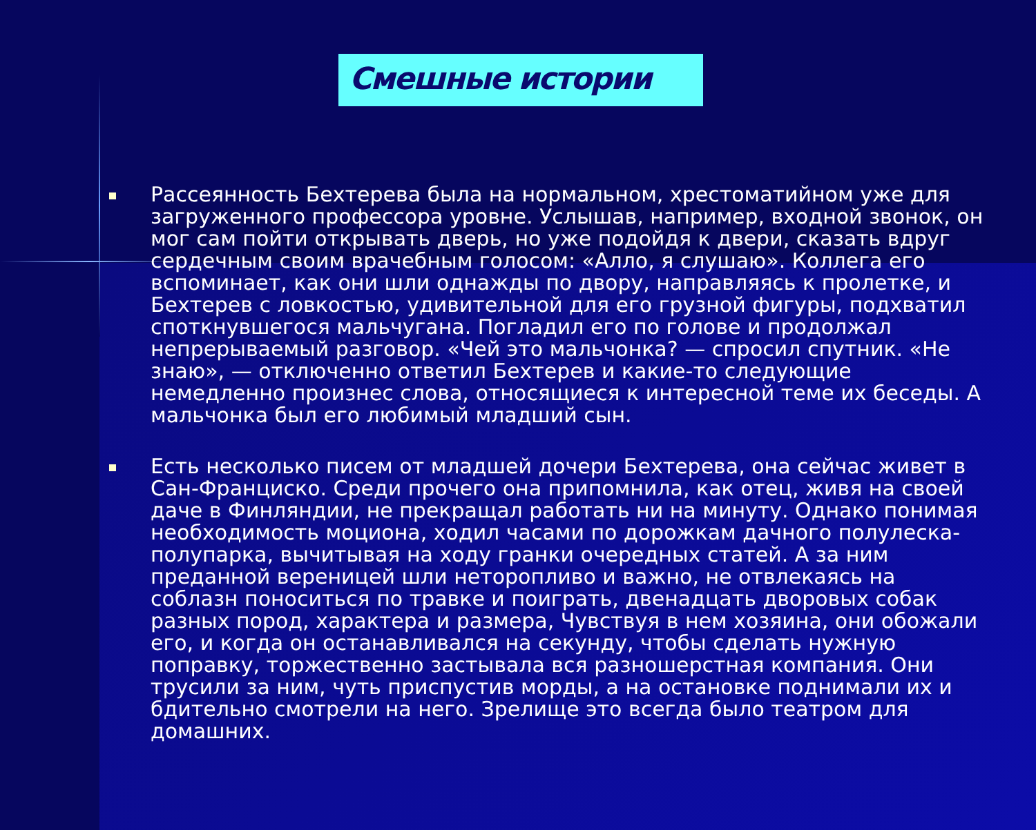Смешные истории
Рассеянность Бехтерева была на нормальном, хрестоматийном уже для загруженного профессора уровне. Услышав, например, входной звонок, он мог сам пойти открывать дверь, но уже подойдя к двери, сказать вдруг сердечным своим врачебным голосом: «Алло, я слушаю». Коллега его вспоминает, как они шли однажды по двору, направляясь к пролетке, и Бехтерев с ловкостью, удивительной для его грузной фигуры, подхватил споткнувшегося мальчугана. Погладил его по голове и продолжал непрерываемый разговор. «Чей это мальчонка? — спросил спутник. «Не знаю», — отключенно ответил Бехтерев и какие-то следующие немедленно произнес слова, относящиеся к интересной теме их беседы. А мальчонка был его любимый младший сын.
Есть несколько писем от младшей дочери Бехтерева, она сейчас живет в Сан-Франциско. Среди прочего она припомнила, как отец, живя на своей даче в Финляндии, не прекращал работать ни на минуту. Однако понимая необходимость моциона, ходил часами по дорожкам дачного полулеска-полупарка, вычитывая на ходу гранки очередных статей. А за ним преданной вереницей шли неторопливо и важно, не отвлекаясь на соблазн поноситься по травке и поиграть, двенадцать дворовых собак разных пород, характера и размера, Чувствуя в нем хозяина, они обожали его, и когда он останавливался на секунду, чтобы сделать нужную поправку, торжественно застывала вся разношерстная компания. Они трусили за ним, чуть приспустив морды, а на остановке поднимали их и бдительно смотрели на него. Зрелище это всегда было театром для домашних.